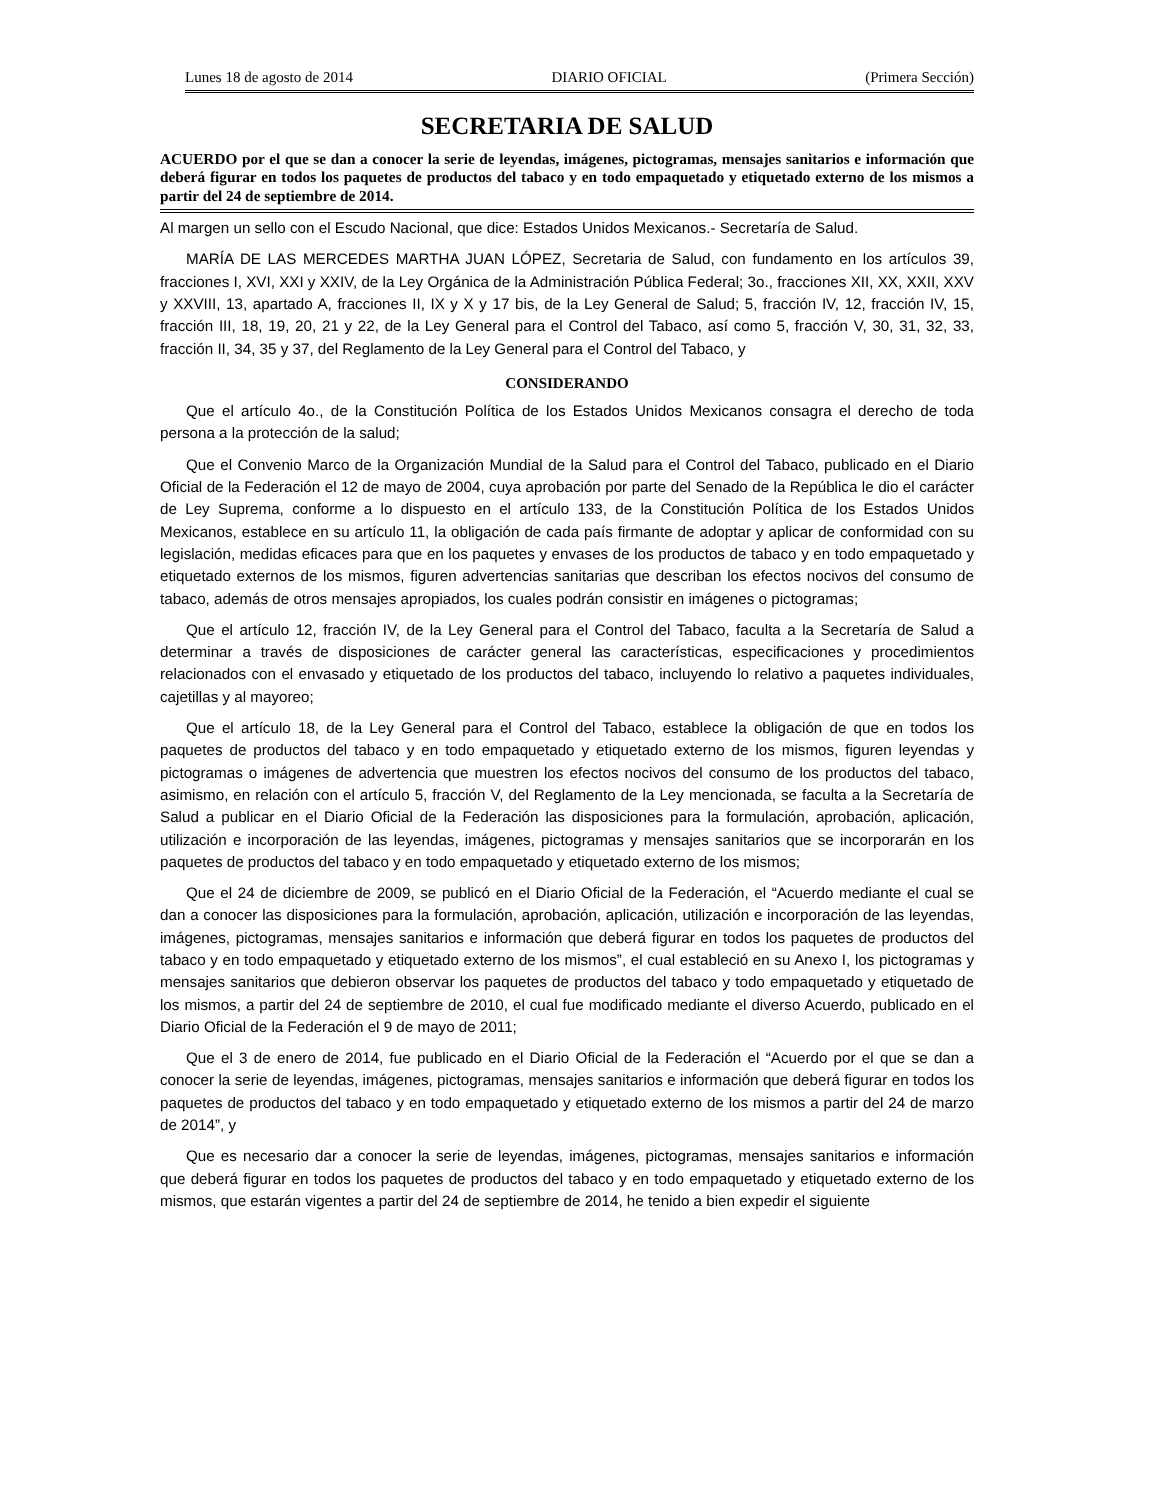Lunes 18 de agosto de 2014 DIARIO OFICIAL (Primera Sección)
SECRETARIA DE SALUD
ACUERDO por el que se dan a conocer la serie de leyendas, imágenes, pictogramas, mensajes sanitarios e información que deberá figurar en todos los paquetes de productos del tabaco y en todo empaquetado y etiquetado externo de los mismos a partir del 24 de septiembre de 2014.
Al margen un sello con el Escudo Nacional, que dice: Estados Unidos Mexicanos.- Secretaría de Salud.
MARÍA DE LAS MERCEDES MARTHA JUAN LÓPEZ, Secretaria de Salud, con fundamento en los artículos 39, fracciones I, XVI, XXI y XXIV, de la Ley Orgánica de la Administración Pública Federal; 3o., fracciones XII, XX, XXII, XXV y XXVIII, 13, apartado A, fracciones II, IX y X y 17 bis, de la Ley General de Salud; 5, fracción IV, 12, fracción IV, 15, fracción III, 18, 19, 20, 21 y 22, de la Ley General para el Control del Tabaco, así como 5, fracción V, 30, 31, 32, 33, fracción II, 34, 35 y 37, del Reglamento de la Ley General para el Control del Tabaco, y
CONSIDERANDO
Que el artículo 4o., de la Constitución Política de los Estados Unidos Mexicanos consagra el derecho de toda persona a la protección de la salud;
Que el Convenio Marco de la Organización Mundial de la Salud para el Control del Tabaco, publicado en el Diario Oficial de la Federación el 12 de mayo de 2004, cuya aprobación por parte del Senado de la República le dio el carácter de Ley Suprema, conforme a lo dispuesto en el artículo 133, de la Constitución Política de los Estados Unidos Mexicanos, establece en su artículo 11, la obligación de cada país firmante de adoptar y aplicar de conformidad con su legislación, medidas eficaces para que en los paquetes y envases de los productos de tabaco y en todo empaquetado y etiquetado externos de los mismos, figuren advertencias sanitarias que describan los efectos nocivos del consumo de tabaco, además de otros mensajes apropiados, los cuales podrán consistir en imágenes o pictogramas;
Que el artículo 12, fracción IV, de la Ley General para el Control del Tabaco, faculta a la Secretaría de Salud a determinar a través de disposiciones de carácter general las características, especificaciones y procedimientos relacionados con el envasado y etiquetado de los productos del tabaco, incluyendo lo relativo a paquetes individuales, cajetillas y al mayoreo;
Que el artículo 18, de la Ley General para el Control del Tabaco, establece la obligación de que en todos los paquetes de productos del tabaco y en todo empaquetado y etiquetado externo de los mismos, figuren leyendas y pictogramas o imágenes de advertencia que muestren los efectos nocivos del consumo de los productos del tabaco, asimismo, en relación con el artículo 5, fracción V, del Reglamento de la Ley mencionada, se faculta a la Secretaría de Salud a publicar en el Diario Oficial de la Federación las disposiciones para la formulación, aprobación, aplicación, utilización e incorporación de las leyendas, imágenes, pictogramas y mensajes sanitarios que se incorporarán en los paquetes de productos del tabaco y en todo empaquetado y etiquetado externo de los mismos;
Que el 24 de diciembre de 2009, se publicó en el Diario Oficial de la Federación, el “Acuerdo mediante el cual se dan a conocer las disposiciones para la formulación, aprobación, aplicación, utilización e incorporación de las leyendas, imágenes, pictogramas, mensajes sanitarios e información que deberá figurar en todos los paquetes de productos del tabaco y en todo empaquetado y etiquetado externo de los mismos”, el cual estableció en su Anexo I, los pictogramas y mensajes sanitarios que debieron observar los paquetes de productos del tabaco y todo empaquetado y etiquetado de los mismos, a partir del 24 de septiembre de 2010, el cual fue modificado mediante el diverso Acuerdo, publicado en el Diario Oficial de la Federación el 9 de mayo de 2011;
Que el 3 de enero de 2014, fue publicado en el Diario Oficial de la Federación el “Acuerdo por el que se dan a conocer la serie de leyendas, imágenes, pictogramas, mensajes sanitarios e información que deberá figurar en todos los paquetes de productos del tabaco y en todo empaquetado y etiquetado externo de los mismos a partir del 24 de marzo de 2014”, y
Que es necesario dar a conocer la serie de leyendas, imágenes, pictogramas, mensajes sanitarios e información que deberá figurar en todos los paquetes de productos del tabaco y en todo empaquetado y etiquetado externo de los mismos, que estarán vigentes a partir del 24 de septiembre de 2014, he tenido a bien expedir el siguiente